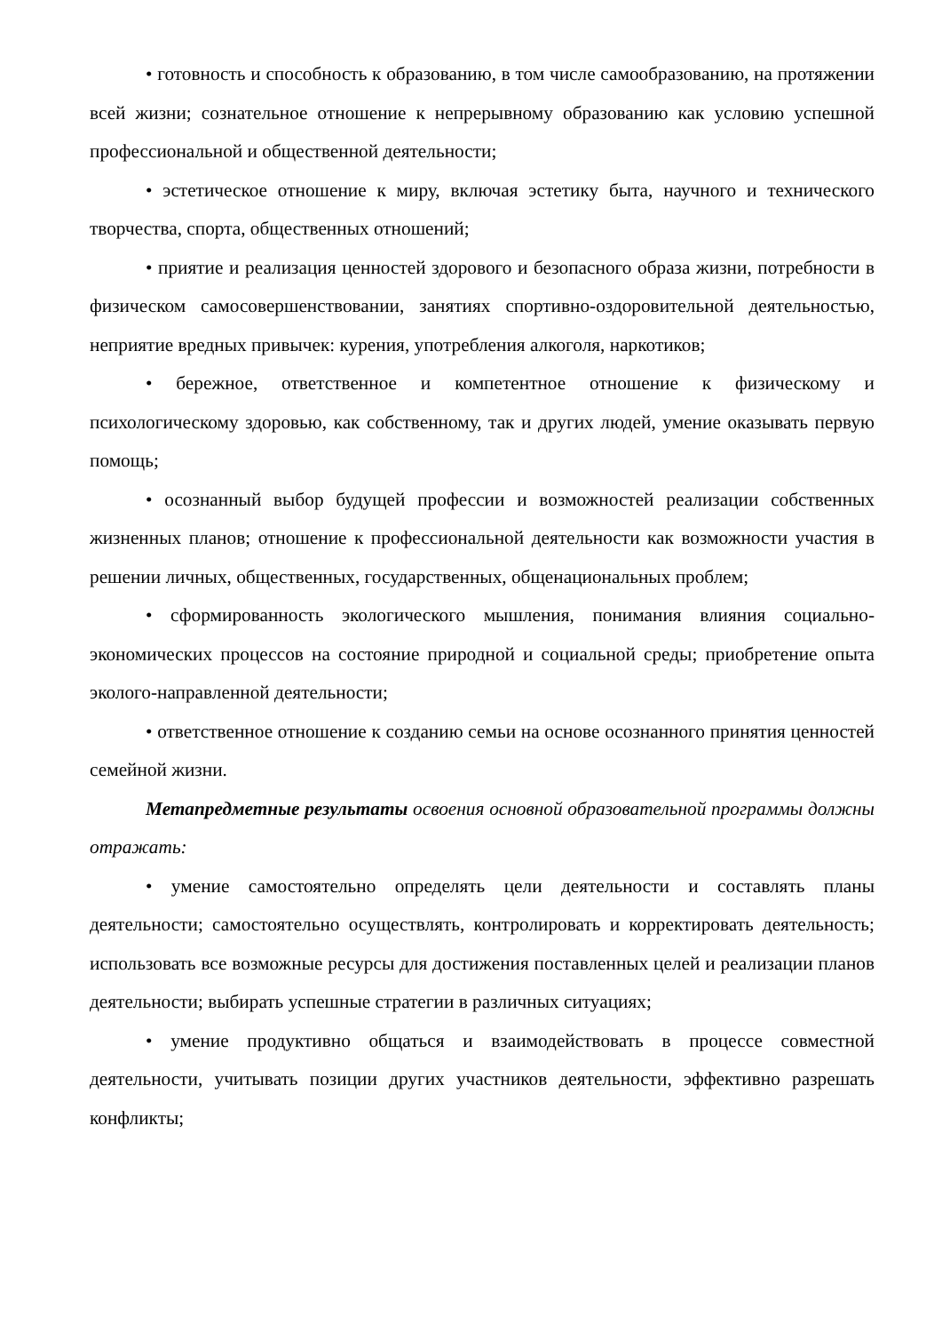• готовность и способность к образованию, в том числе самообразованию, на протяжении всей жизни; сознательное отношение к непрерывному образованию как условию успешной профессиональной и общественной деятельности;
• эстетическое отношение к миру, включая эстетику быта, научного и технического творчества, спорта, общественных отношений;
• приятие и реализация ценностей здорового и безопасного образа жизни, потребности в физическом самосовершенствовании, занятиях спортивно-оздоровительной деятельностью, неприятие вредных привычек: курения, употребления алкоголя, наркотиков;
• бережное, ответственное и компетентное отношение к физическому и психологическому здоровью, как собственному, так и других людей, умение оказывать первую помощь;
• осознанный выбор будущей профессии и возможностей реализации собственных жизненных планов; отношение к профессиональной деятельности как возможности участия в решении личных, общественных, государственных, общенациональных проблем;
• сформированность экологического мышления, понимания влияния социально-экономических процессов на состояние природной и социальной среды; приобретение опыта эколого-направленной деятельности;
• ответственное отношение к созданию семьи на основе осознанного принятия ценностей семейной жизни.
Метапредметные результаты освоения основной образовательной программы должны отражать:
• умение самостоятельно определять цели деятельности и составлять планы деятельности; самостоятельно осуществлять, контролировать и корректировать деятельность; использовать все возможные ресурсы для достижения поставленных целей и реализации планов деятельности; выбирать успешные стратегии в различных ситуациях;
• умение продуктивно общаться и взаимодействовать в процессе совместной деятельности, учитывать позиции других участников деятельности, эффективно разрешать конфликты;